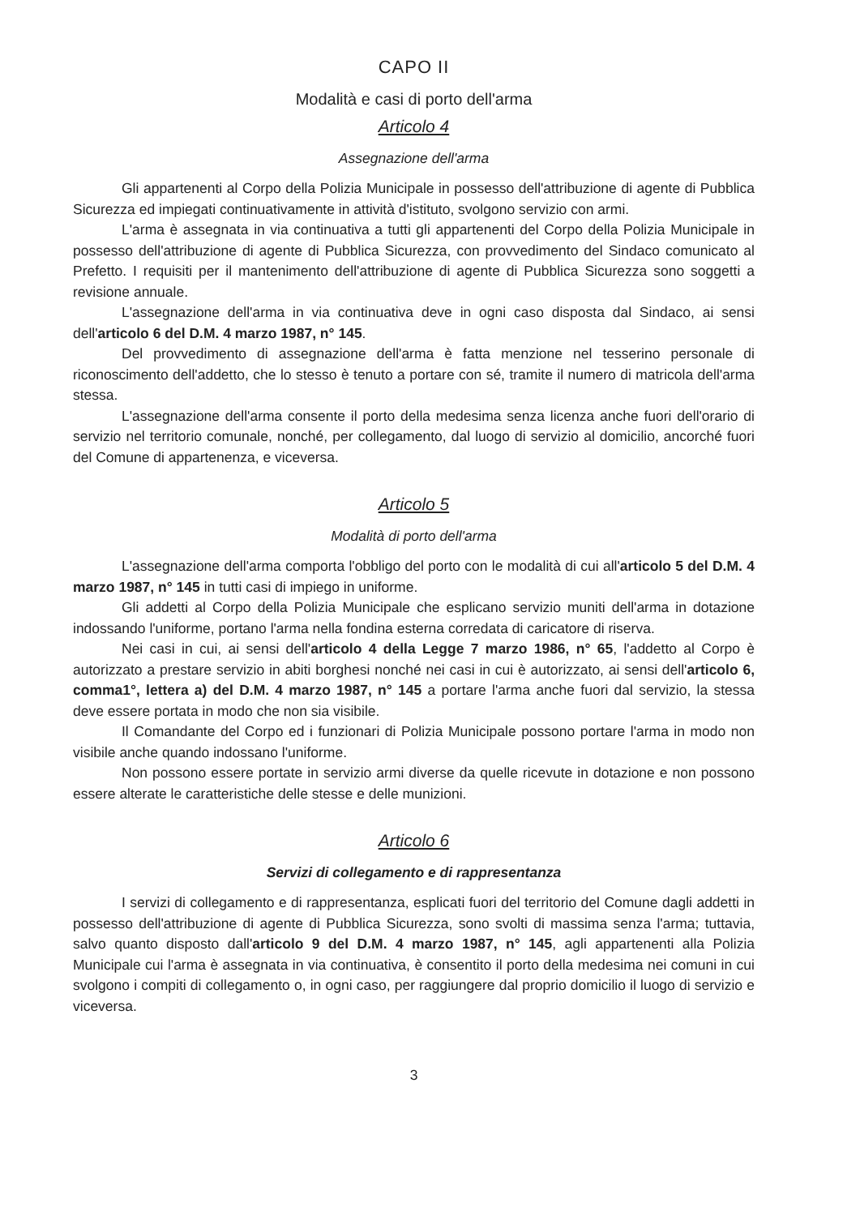CAPO II
Modalità e casi di porto dell'arma
Articolo 4
Assegnazione dell'arma
Gli appartenenti al Corpo della Polizia Municipale in possesso dell'attribuzione di agente di Pubblica Sicurezza ed impiegati continuativamente in attività d'istituto, svolgono servizio con armi.
L'arma è assegnata in via continuativa a tutti gli appartenenti del Corpo della Polizia Municipale in possesso dell'attribuzione di agente di Pubblica Sicurezza, con provvedimento del Sindaco comunicato al Prefetto. I requisiti per il mantenimento dell'attribuzione di agente di Pubblica Sicurezza sono soggetti a revisione annuale.
L'assegnazione dell'arma in via continuativa deve in ogni caso disposta dal Sindaco, ai sensi dell'articolo 6 del D.M. 4 marzo 1987, n° 145.
Del provvedimento di assegnazione dell'arma è fatta menzione nel tesserino personale di riconoscimento dell'addetto, che lo stesso è tenuto a portare con sé, tramite il numero di matricola dell'arma stessa.
L'assegnazione dell'arma consente il porto della medesima senza licenza anche fuori dell'orario di servizio nel territorio comunale, nonché, per collegamento, dal luogo di servizio al domicilio, ancorché fuori del Comune di appartenenza, e viceversa.
Articolo 5
Modalità di porto dell'arma
L'assegnazione dell'arma comporta l'obbligo del porto con le modalità di cui all'articolo 5 del D.M. 4 marzo 1987, n° 145 in tutti casi di impiego in uniforme.
Gli addetti al Corpo della Polizia Municipale che esplicano servizio muniti dell'arma in dotazione indossando l'uniforme, portano l'arma nella fondina esterna corredata di caricatore di riserva.
Nei casi in cui, ai sensi dell'articolo 4 della Legge 7 marzo 1986, n° 65, l'addetto al Corpo è autorizzato a prestare servizio in abiti borghesi nonché nei casi in cui è autorizzato, ai sensi dell'articolo 6, comma1°, lettera a) del D.M. 4 marzo 1987, n° 145 a portare l'arma anche fuori dal servizio, la stessa deve essere portata in modo che non sia visibile.
Il Comandante del Corpo ed i funzionari di Polizia Municipale possono portare l'arma in modo non visibile anche quando indossano l'uniforme.
Non possono essere portate in servizio armi diverse da quelle ricevute in dotazione e non possono essere alterate le caratteristiche delle stesse e delle munizioni.
Articolo 6
Servizi di collegamento e di rappresentanza
I servizi di collegamento e di rappresentanza, esplicati fuori del territorio del Comune dagli addetti in possesso dell'attribuzione di agente di Pubblica Sicurezza, sono svolti di massima senza l'arma; tuttavia, salvo quanto disposto dall'articolo 9 del D.M. 4 marzo 1987, n° 145, agli appartenenti alla Polizia Municipale cui l'arma è assegnata in via continuativa, è consentito il porto della medesima nei comuni in cui svolgono i compiti di collegamento o, in ogni caso, per raggiungere dal proprio domicilio il luogo di servizio e viceversa.
3